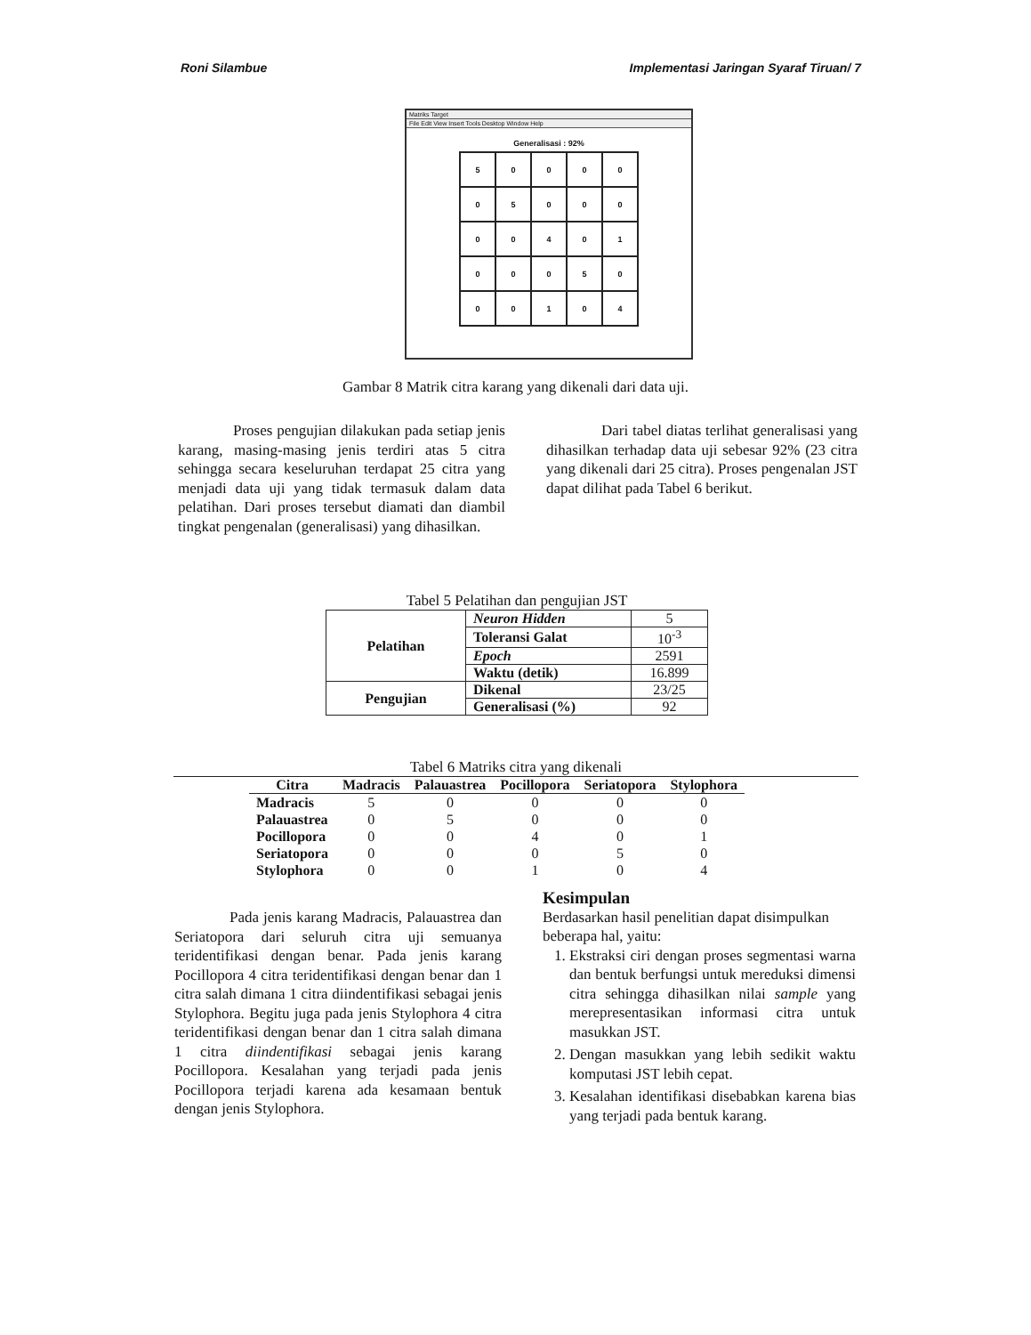Roni Silambue Implementasi Jaringan Syaraf Tiruan/ 7
Matriks Target
File Edit View Insert Tools Desktop Window Help
Generalisasi : 92%
| 5 | 0 | 0 | 0 | 0 |
| 0 | 5 | 0 | 0 | 0 |
| 0 | 0 | 4 | 0 | 1 |
| 0 | 0 | 0 | 5 | 0 |
| 0 | 0 | 1 | 0 | 4 |
Gambar 8 Matrik citra karang yang dikenali dari data uji.
Proses pengujian dilakukan pada setiap jenis karang, masing-masing jenis terdiri atas 5 citra sehingga secara keseluruhan terdapat 25 citra yang menjadi data uji yang tidak termasuk dalam data pelatihan. Dari proses tersebut diamati dan diambil tingkat pengenalan (generalisasi) yang dihasilkan.
Dari tabel diatas terlihat generalisasi yang dihasilkan terhadap data uji sebesar 92% (23 citra yang dikenali dari 25 citra). Proses pengenalan JST dapat dilihat pada Tabel 6 berikut.
Tabel 5 Pelatihan dan pengujian JST
| Pelatihan | Neuron Hidden | 5 |
| | Toleransi Galat | 10<sup>-3</sup> |
| | Epoch | 2591 |
| | Waktu (detik) | 16.899 |
| Pengujian | Dikenal | 23/25 |
| | Generalisasi (%) | 92 |
Tabel 6 Matriks citra yang dikenali
| Citra | Madracis | Palauastrea | Pocillopora | Seriatopora | Stylophora |
| --- | --- | --- | --- | --- | --- |
| Madracis | 5 | 0 | 0 | 0 | 0 |
| Palauastrea | 0 | 5 | 0 | 0 | 0 |
| Pocillopora | 0 | 0 | 4 | 0 | 1 |
| Seriatopora | 0 | 0 | 0 | 5 | 0 |
| Stylophora | 0 | 0 | 1 | 0 | 4 |
Pada jenis karang Madracis, Palauastrea dan Seriatopora dari seluruh citra uji semuanya teridentifikasi dengan benar. Pada jenis karang Pocillopora 4 citra teridentifikasi dengan benar dan 1 citra salah dimana 1 citra diindentifikasi sebagai jenis Stylophora. Begitu juga pada jenis Stylophora 4 citra teridentifikasi dengan benar dan 1 citra salah dimana 1 citra diindentifikasi sebagai jenis karang Pocillopora. Kesalahan yang terjadi pada jenis Pocillopora terjadi karena ada kesamaan bentuk dengan jenis Stylophora.
Kesimpulan
Berdasarkan hasil penelitian dapat disimpulkan beberapa hal, yaitu:
1. Ekstraksi ciri dengan proses segmentasi warna dan bentuk berfungsi untuk mereduksi dimensi citra sehingga dihasilkan nilai sample yang merepresentasikan informasi citra untuk masukkan JST.
2. Dengan masukkan yang lebih sedikit waktu komputasi JST lebih cepat.
3. Kesalahan identifikasi disebabkan karena bias yang terjadi pada bentuk karang.